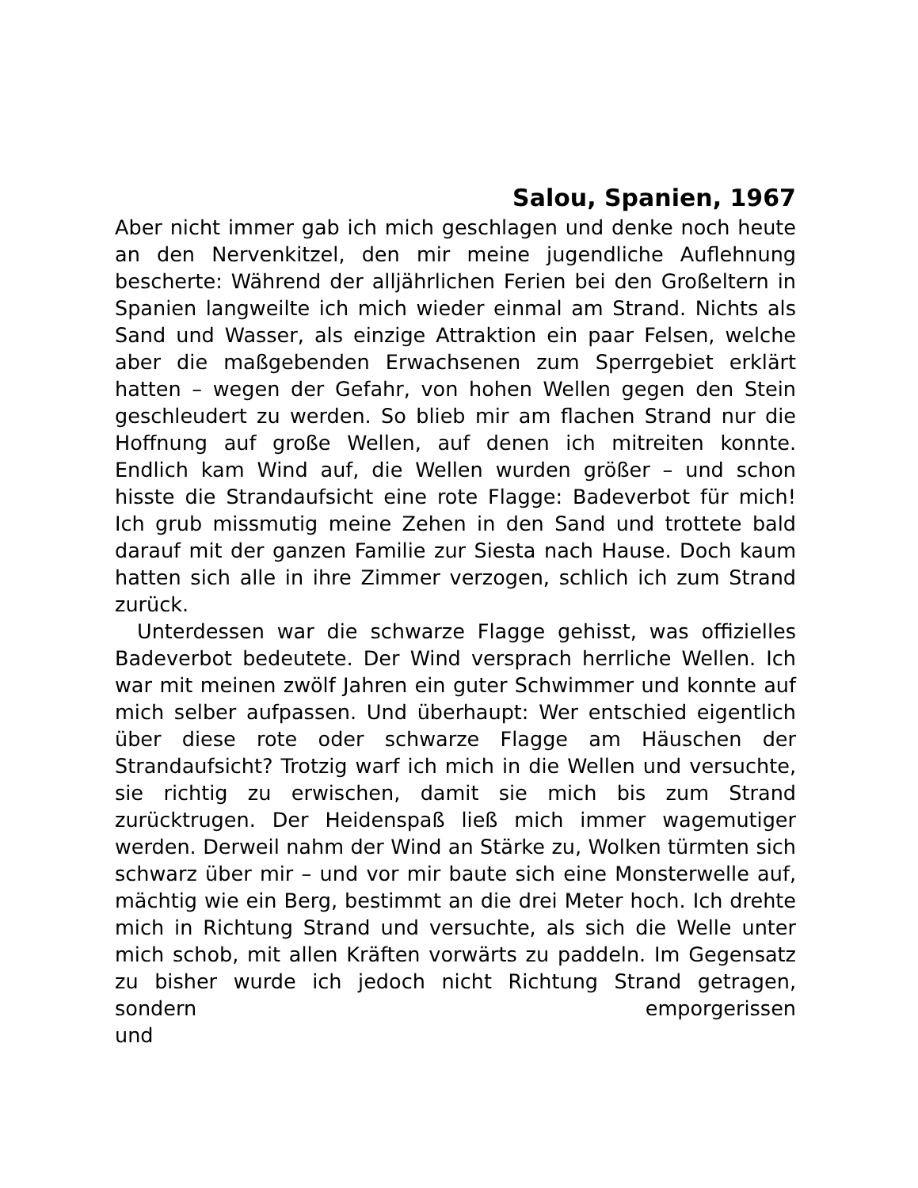Salou, Spanien, 1967
Aber nicht immer gab ich mich geschlagen und denke noch heute an den Nervenkitzel, den mir meine jugendliche Auflehnung bescherte: Während der alljährlichen Ferien bei den Großeltern in Spanien langweilte ich mich wieder einmal am Strand. Nichts als Sand und Wasser, als einzige Attraktion ein paar Felsen, welche aber die maßgebenden Erwachsenen zum Sperrgebiet erklärt hatten – wegen der Gefahr, von hohen Wellen gegen den Stein geschleudert zu werden. So blieb mir am flachen Strand nur die Hoffnung auf große Wellen, auf denen ich mitreiten konnte. Endlich kam Wind auf, die Wellen wurden größer – und schon hisste die Strandaufsicht eine rote Flagge: Badeverbot für mich! Ich grub missmutig meine Zehen in den Sand und trottete bald darauf mit der ganzen Familie zur Siesta nach Hause. Doch kaum hatten sich alle in ihre Zimmer verzogen, schlich ich zum Strand zurück.
Unterdessen war die schwarze Flagge gehisst, was offizielles Badeverbot bedeutete. Der Wind versprach herrliche Wellen. Ich war mit meinen zwölf Jahren ein guter Schwimmer und konnte auf mich selber aufpassen. Und überhaupt: Wer entschied eigentlich über diese rote oder schwarze Flagge am Häuschen der Strandaufsicht? Trotzig warf ich mich in die Wellen und versuchte, sie richtig zu erwischen, damit sie mich bis zum Strand zurücktrugen. Der Heidenspaß ließ mich immer wagemutiger werden. Derweil nahm der Wind an Stärke zu, Wolken türmten sich schwarz über mir – und vor mir baute sich eine Monsterwelle auf, mächtig wie ein Berg, bestimmt an die drei Meter hoch. Ich drehte mich in Richtung Strand und versuchte, als sich die Welle unter mich schob, mit allen Kräften vorwärts zu paddeln. Im Gegensatz zu bisher wurde ich jedoch nicht Richtung Strand getragen, sondern emporgerissen und